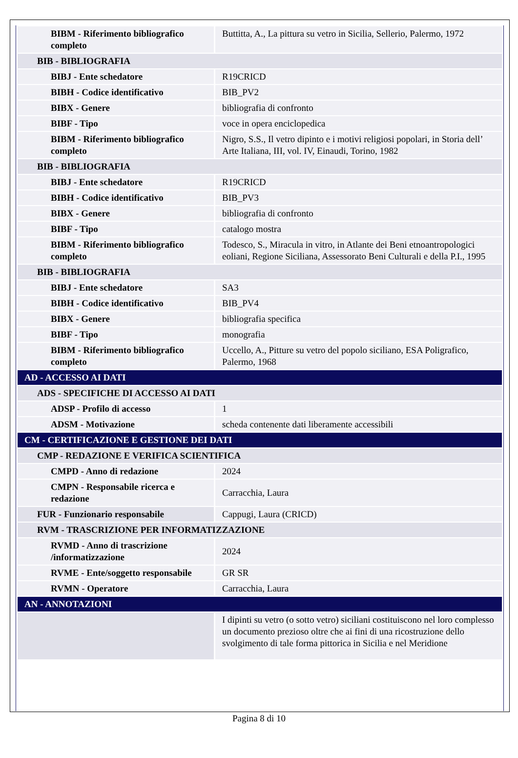| BIBM - Riferimento bibliografico completo | Buttitta, A., La pittura su vetro in Sicilia, Sellerio, Palermo, 1972 |
| BIB - BIBLIOGRAFIA | |
| BIBJ - Ente schedatore | R19CRICD |
| BIBH - Codice identificativo | BIB_PV2 |
| BIBX - Genere | bibliografia di confronto |
| BIBF - Tipo | voce in opera enciclopedica |
| BIBM - Riferimento bibliografico completo | Nigro, S.S., Il vetro dipinto e i motivi religiosi popolari, in Storia dell’ Arte Italiana, III, vol. IV, Einaudi, Torino, 1982 |
| BIB - BIBLIOGRAFIA | |
| BIBJ - Ente schedatore | R19CRICD |
| BIBH - Codice identificativo | BIB_PV3 |
| BIBX - Genere | bibliografia di confronto |
| BIBF - Tipo | catalogo mostra |
| BIBM - Riferimento bibliografico completo | Todesco, S., Miracula in vitro, in Atlante dei Beni etnoantropologici eoliani, Regione Siciliana, Assessorato Beni Culturali e della P.I., 1995 |
| BIB - BIBLIOGRAFIA | |
| BIBJ - Ente schedatore | SA3 |
| BIBH - Codice identificativo | BIB_PV4 |
| BIBX - Genere | bibliografia specifica |
| BIBF - Tipo | monografia |
| BIBM - Riferimento bibliografico completo | Uccello, A., Pitture su vetro del popolo siciliano, ESA Poligrafico, Palermo, 1968 |
| AD - ACCESSO AI DATI | |
| ADS - SPECIFICHE DI ACCESSO AI DATI | |
| ADSP - Profilo di accesso | 1 |
| ADSM - Motivazione | scheda contenente dati liberamente accessibili |
| CM - CERTIFICAZIONE E GESTIONE DEI DATI | |
| CMP - REDAZIONE E VERIFICA SCIENTIFICA | |
| CMPD - Anno di redazione | 2024 |
| CMPN - Responsabile ricerca e redazione | Carracchia, Laura |
| FUR - Funzionario responsabile | Cappugi, Laura (CRICD) |
| RVM - TRASCRIZIONE PER INFORMATIZZAZIONE | |
| RVMD - Anno di trascrizione /informatizzazione | 2024 |
| RVME - Ente/soggetto responsabile | GR SR |
| RVMN - Operatore | Carracchia, Laura |
| AN - ANNOTAZIONI | |
| | I dipinti su vetro (o sotto vetro) siciliani costituiscono nel loro complesso un documento prezioso oltre che ai fini di una ricostruzione dello svolgimento di tale forma pittorica in Sicilia e nel Meridione |
Pagina 8 di 10